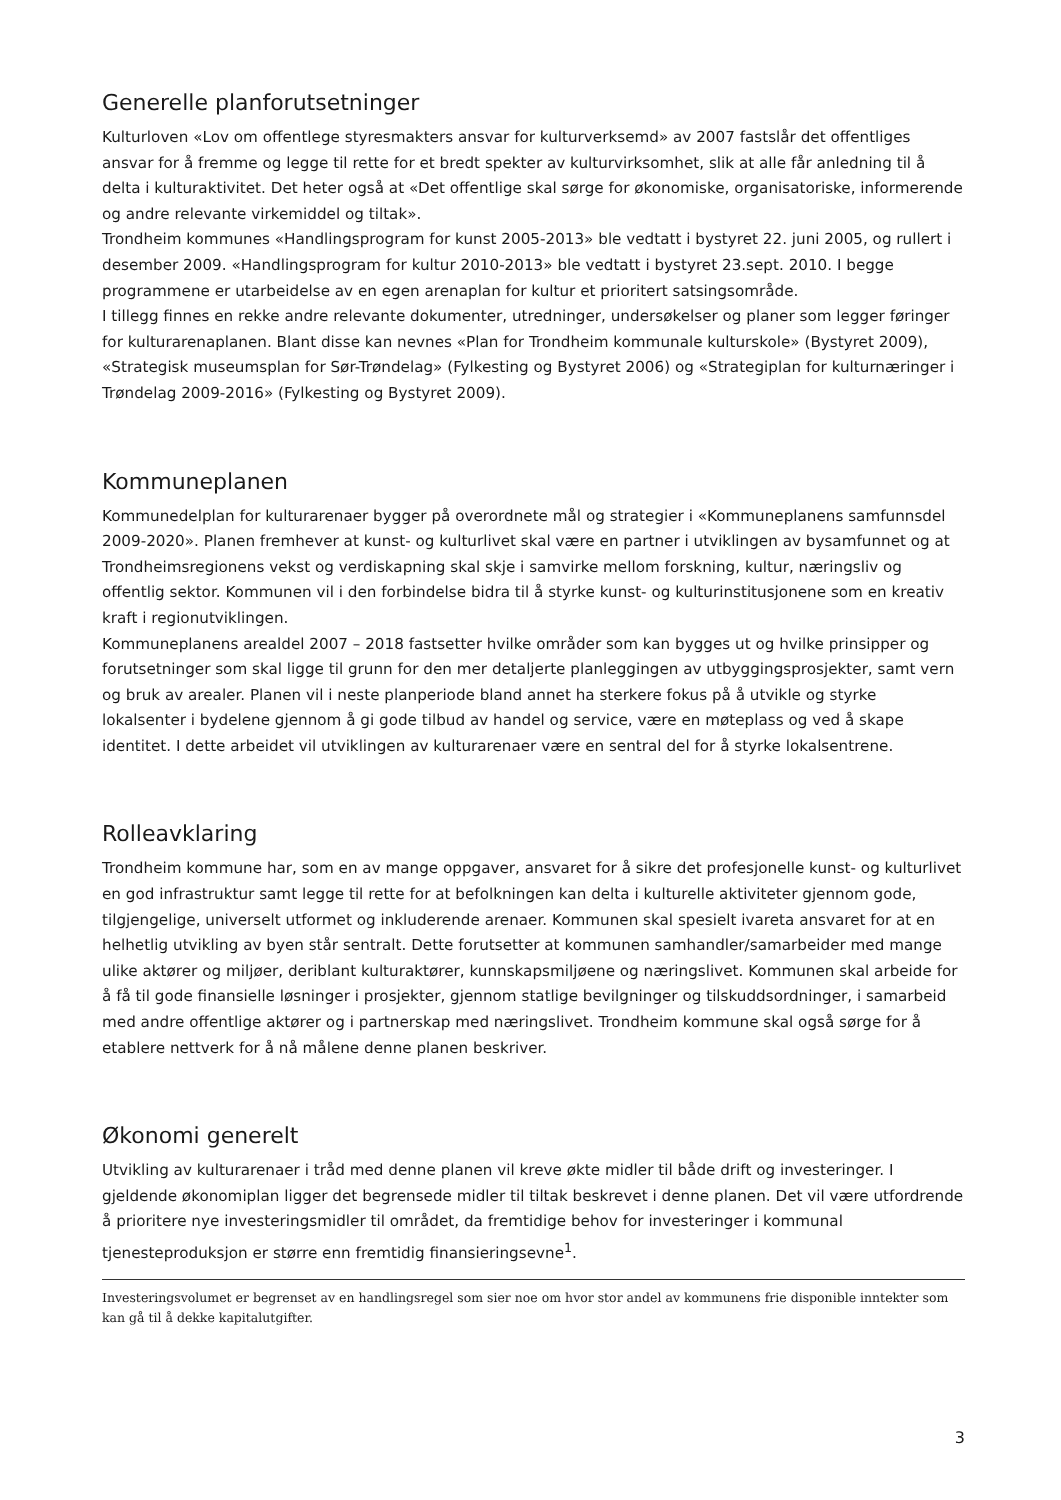Generelle planforutsetninger
Kulturloven «Lov om offentlege styresmakters ansvar for kulturverksemd» av 2007 fastslår det offentliges ansvar for å fremme og legge til rette for et bredt spekter av kulturvirksomhet, slik at alle får anledning til å delta i kulturaktivitet. Det heter også at «Det offentlige skal sørge for økonomiske, organisatoriske, informerende og andre relevante virkemiddel og tiltak».
Trondheim kommunes «Handlingsprogram for kunst 2005-2013» ble vedtatt i bystyret 22. juni 2005, og rullert i desember 2009. «Handlingsprogram for kultur 2010-2013» ble vedtatt i bystyret 23.sept. 2010. I begge programmene er utarbeidelse av en egen arenaplan for kultur et prioritert satsingsområde.
I tillegg finnes en rekke andre relevante dokumenter, utredninger, undersøkelser og planer som legger føringer for kulturarenaplanen. Blant disse kan nevnes «Plan for Trondheim kommunale kulturskole» (Bystyret 2009), «Strategisk museumsplan for Sør-Trøndelag» (Fylkesting og Bystyret 2006) og «Strategiplan for kulturnæringer i Trøndelag 2009-2016» (Fylkesting og Bystyret 2009).
Kommuneplanen
Kommunedelplan for kulturarenaer bygger på overordnete mål og strategier i «Kommuneplanens samfunnsdel 2009-2020». Planen fremhever at kunst- og kulturlivet skal være en partner i utviklingen av bysamfunnet og at Trondheimsregionens vekst og verdiskapning skal skje i samvirke mellom forskning, kultur, næringsliv og offentlig sektor. Kommunen vil i den forbindelse bidra til å styrke kunst- og kulturinstitusjonene som en kreativ kraft i regionutviklingen.
Kommuneplanens arealdel 2007 – 2018 fastsetter hvilke områder som kan bygges ut og hvilke prinsipper og forutsetninger som skal ligge til grunn for den mer detaljerte planleggingen av utbyggingsprosjekter, samt vern og bruk av arealer. Planen vil i neste planperiode bland annet ha sterkere fokus på å utvikle og styrke lokalsenter i bydelene gjennom å gi gode tilbud av handel og service, være en møteplass og ved å skape identitet. I dette arbeidet vil utviklingen av kulturarenaer være en sentral del for å styrke lokalsentrene.
Rolleavklaring
Trondheim kommune har, som en av mange oppgaver, ansvaret for å sikre det profesjonelle kunst- og kulturlivet en god infrastruktur samt legge til rette for at befolkningen kan delta i kulturelle aktiviteter gjennom gode, tilgjengelige, universelt utformet og inkluderende arenaer. Kommunen skal spesielt ivareta ansvaret for at en helhetlig utvikling av byen står sentralt. Dette forutsetter at kommunen samhandler/samarbeider med mange ulike aktører og miljøer, deriblant kulturaktører, kunnskapsmiljøene og næringslivet. Kommunen skal arbeide for å få til gode finansielle løsninger i prosjekter, gjennom statlige bevilgninger og tilskuddsordninger, i samarbeid med andre offentlige aktører og i partnerskap med næringslivet. Trondheim kommune skal også sørge for å etablere nettverk for å nå målene denne planen beskriver.
Økonomi generelt
Utvikling av kulturarenaer i tråd med denne planen vil kreve økte midler til både drift og investeringer. I gjeldende økonomiplan ligger det begrensede midler til tiltak beskrevet i denne planen. Det vil være utfordrende å prioritere nye investeringsmidler til området, da fremtidige behov for investeringer i kommunal tjenesteproduksjon er større enn fremtidig finansieringsevne<sup>1</sup>.
Investeringsvolumet er begrenset av en handlingsregel som sier noe om hvor stor andel av kommunens frie disponible inntekter som kan gå til å dekke kapitalutgifter.
3